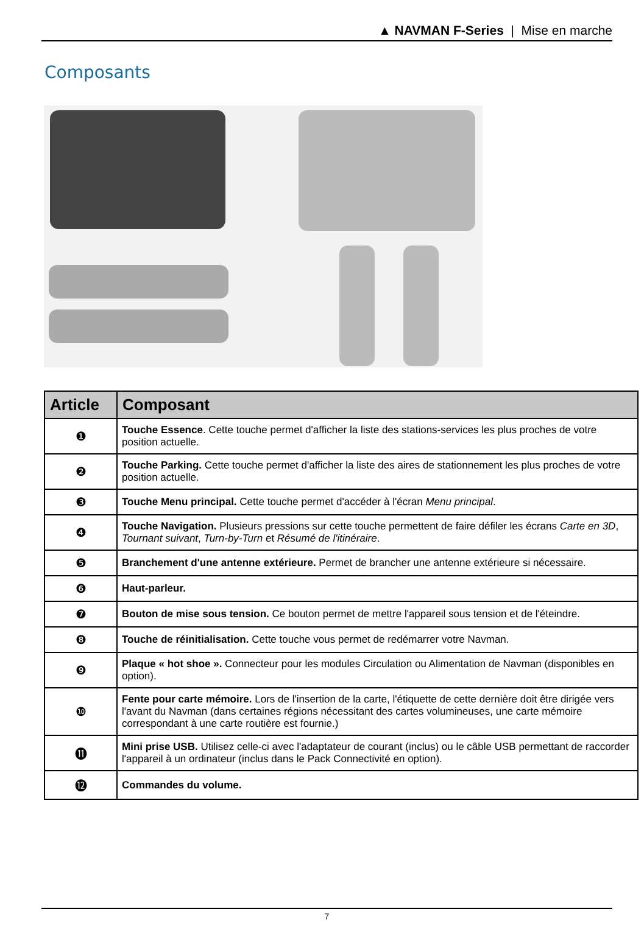▲ NAVMAN F-Series | Mise en marche
Composants
| Article | Composant |
| --- | --- |
| ❶ | Touche Essence . Cette touche permet d'afficher la liste des stations-services les plus proches de votre position actuelle. |
| ❷ | Touche Parking. Cette touche permet d'afficher la liste des aires de stationnement les plus proches de votre position actuelle. |
| ❸ | Touche Menu principal. Cette touche permet d'accéder à l'écran Menu principal . |
| ❹ | Touche Navigation. Plusieurs pressions sur cette touche permettent de faire défiler les écrans Carte en 3D , Tournant suivant , Turn-by-Turn et Résumé de l'itinéraire . |
| ❺ | Branchement d'une antenne extérieure. Permet de brancher une antenne extérieure si nécessaire. |
| ❻ | Haut-parleur. |
| ❼ | Bouton de mise sous tension. Ce bouton permet de mettre l'appareil sous tension et de l'éteindre. |
| ❽ | Touche de réinitialisation. Cette touche vous permet de redémarrer votre Navman. |
| ❾ | Plaque « hot shoe ». Connecteur pour les modules Circulation ou Alimentation de Navman (disponibles en option). |
| ❿ | Fente pour carte mémoire. Lors de l'insertion de la carte, l'étiquette de cette dernière doit être dirigée vers l'avant du Navman (dans certaines régions nécessitant des cartes volumineuses, une carte mémoire correspondant à une carte routière est fournie.) |
| ⓫ | Mini prise USB. Utilisez celle-ci avec l'adaptateur de courant (inclus) ou le câble USB permettant de raccorder l'appareil à un ordinateur (inclus dans le Pack Connectivité en option). |
| ⓬ | Commandes du volume. |
7